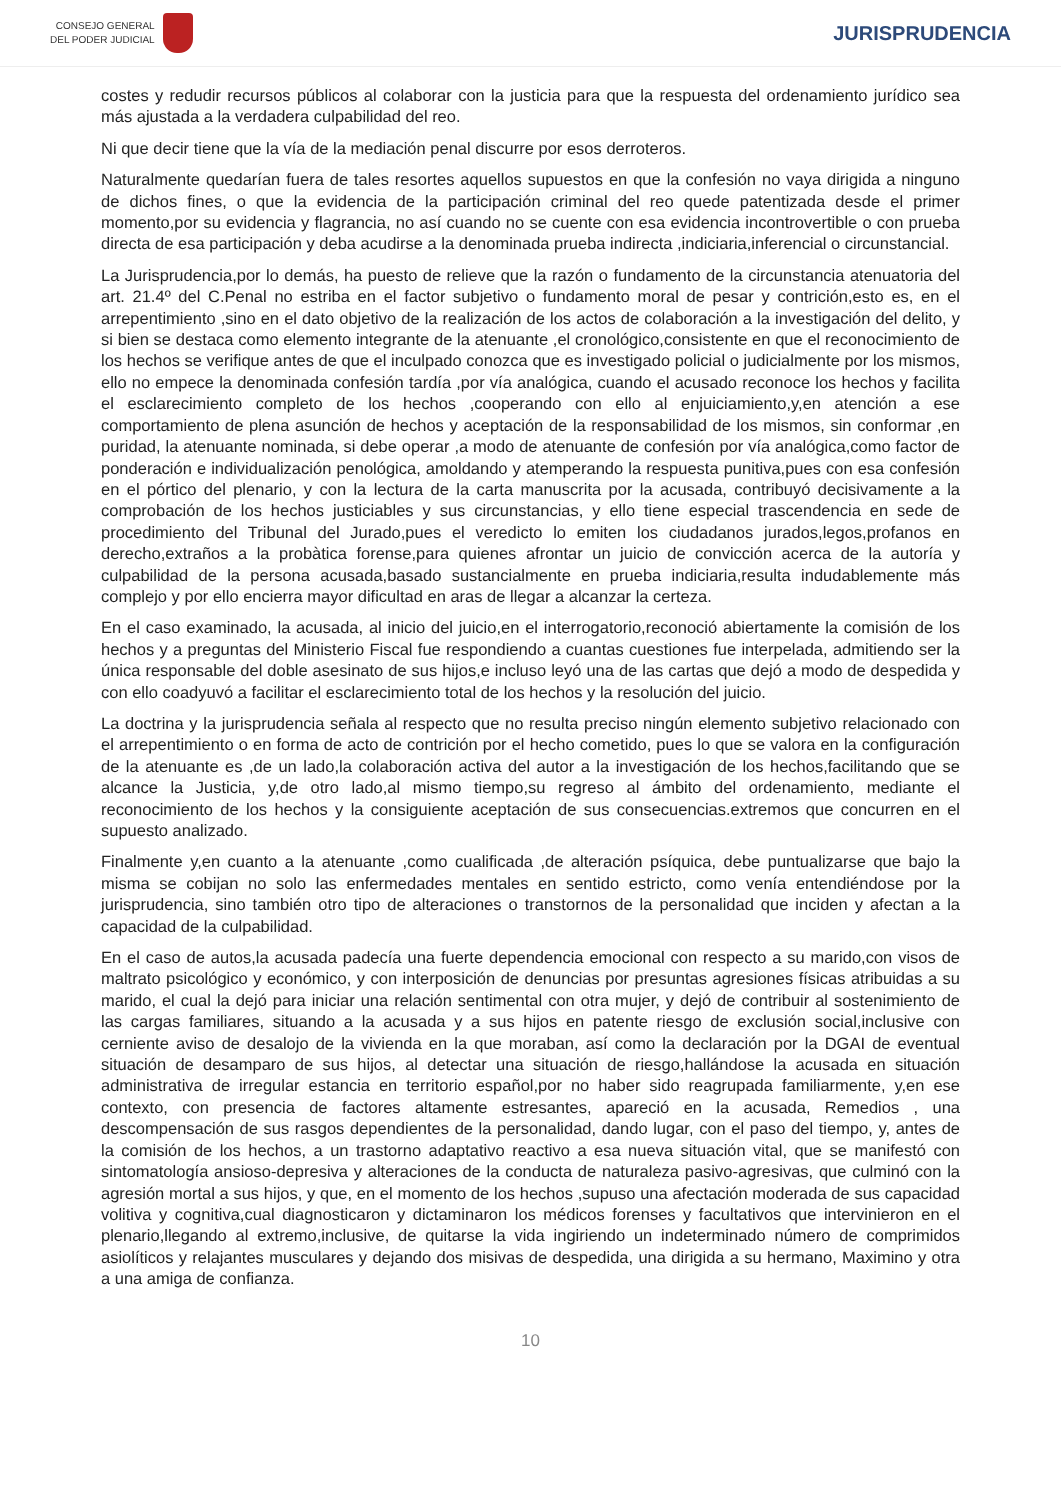CONSEJO GENERAL
DEL PODER JUDICIAL
JURISPRUDENCIA
costes y redudir recursos públicos al colaborar con la justicia para que la respuesta del ordenamiento jurídico sea más ajustada a la verdadera culpabilidad del reo.
Ni que decir tiene que la vía de la mediación penal discurre por esos derroteros.
Naturalmente quedarían fuera de tales resortes aquellos supuestos en que la confesión no vaya dirigida a ninguno de dichos fines, o que la evidencia de la participación criminal del reo quede patentizada desde el primer momento,por su evidencia y flagrancia, no así cuando no se cuente con esa evidencia incontrovertible o con prueba directa de esa participación y deba acudirse a la denominada prueba indirecta ,indiciaria,inferencial o circunstancial.
La Jurisprudencia,por lo demás, ha puesto de relieve que la razón o fundamento de la circunstancia atenuatoria del art. 21.4º del C.Penal no estriba en el factor subjetivo o fundamento moral de pesar y contrición,esto es, en el arrepentimiento ,sino en el dato objetivo de la realización de los actos de colaboración a la investigación del delito, y si bien se destaca como elemento integrante de la atenuante ,el cronológico,consistente en que el reconocimiento de los hechos se verifique antes de que el inculpado conozca que es investigado policial o judicialmente por los mismos, ello no empece la denominada confesión tardía ,por vía analógica, cuando el acusado reconoce los hechos y facilita el esclarecimiento completo de los hechos ,cooperando con ello al enjuiciamiento,y,en atención a ese comportamiento de plena asunción de hechos y aceptación de la responsabilidad de los mismos, sin conformar ,en puridad, la atenuante nominada, si debe operar ,a modo de atenuante de confesión por vía analógica,como factor de ponderación e individualización penológica, amoldando y atemperando la respuesta punitiva,pues con esa confesión en el pórtico del plenario, y con la lectura de la carta manuscrita por la acusada, contribuyó decisivamente a la comprobación de los hechos justiciables y sus circunstancias, y ello tiene especial trascendencia en sede de procedimiento del Tribunal del Jurado,pues el veredicto lo emiten los ciudadanos jurados,legos,profanos en derecho,extraños a la probàtica forense,para quienes afrontar un juicio de convicción acerca de la autoría y culpabilidad de la persona acusada,basado sustancialmente en prueba indiciaria,resulta indudablemente más complejo y por ello encierra mayor dificultad en aras de llegar a alcanzar la certeza.
En el caso examinado, la acusada, al inicio del juicio,en el interrogatorio,reconoció abiertamente la comisión de los hechos y a preguntas del Ministerio Fiscal fue respondiendo a cuantas cuestiones fue interpelada, admitiendo ser la única responsable del doble asesinato de sus hijos,e incluso leyó una de las cartas que dejó a modo de despedida y con ello coadyuvó a facilitar el esclarecimiento total de los hechos y la resolución del juicio.
La doctrina y la jurisprudencia señala al respecto que no resulta preciso ningún elemento subjetivo relacionado con el arrepentimiento o en forma de acto de contrición por el hecho cometido, pues lo que se valora en la configuración de la atenuante es ,de un lado,la colaboración activa del autor a la investigación de los hechos,facilitando que se alcance la Justicia, y,de otro lado,al mismo tiempo,su regreso al ámbito del ordenamiento, mediante el reconocimiento de los hechos y la consiguiente aceptación de sus consecuencias.extremos que concurren en el supuesto analizado.
Finalmente y,en cuanto a la atenuante ,como cualificada ,de alteración psíquica, debe puntualizarse que bajo la misma se cobijan no solo las enfermedades mentales en sentido estricto, como venía entendiéndose por la jurisprudencia, sino también otro tipo de alteraciones o transtornos de la personalidad que inciden y afectan a la capacidad de la culpabilidad.
En el caso de autos,la acusada padecía una fuerte dependencia emocional con respecto a su marido,con visos de maltrato psicológico y económico, y con interposición de denuncias por presuntas agresiones físicas atribuidas a su marido, el cual la dejó para iniciar una relación sentimental con otra mujer, y dejó de contribuir al sostenimiento de las cargas familiares, situando a la acusada y a sus hijos en patente riesgo de exclusión social,inclusive con cerniente aviso de desalojo de la vivienda en la que moraban, así como la declaración por la DGAI de eventual situación de desamparo de sus hijos, al detectar una situación de riesgo,hallándose la acusada en situación administrativa de irregular estancia en territorio español,por no haber sido reagrupada familiarmente, y,en ese contexto, con presencia de factores altamente estresantes, apareció en la acusada, Remedios , una descompensación de sus rasgos dependientes de la personalidad, dando lugar, con el paso del tiempo, y, antes de la comisión de los hechos, a un trastorno adaptativo reactivo a esa nueva situación vital, que se manifestó con sintomatología ansioso-depresiva y alteraciones de la conducta de naturaleza pasivo-agresivas, que culminó con la agresión mortal a sus hijos, y que, en el momento de los hechos ,supuso una afectación moderada de sus capacidad volitiva y cognitiva,cual diagnosticaron y dictaminaron los médicos forenses y facultativos que intervinieron en el plenario,llegando al extremo,inclusive, de quitarse la vida ingiriendo un indeterminado número de comprimidos asiolíticos y relajantes musculares y dejando dos misivas de despedida, una dirigida a su hermano, Maximino y otra a una amiga de confianza.
10